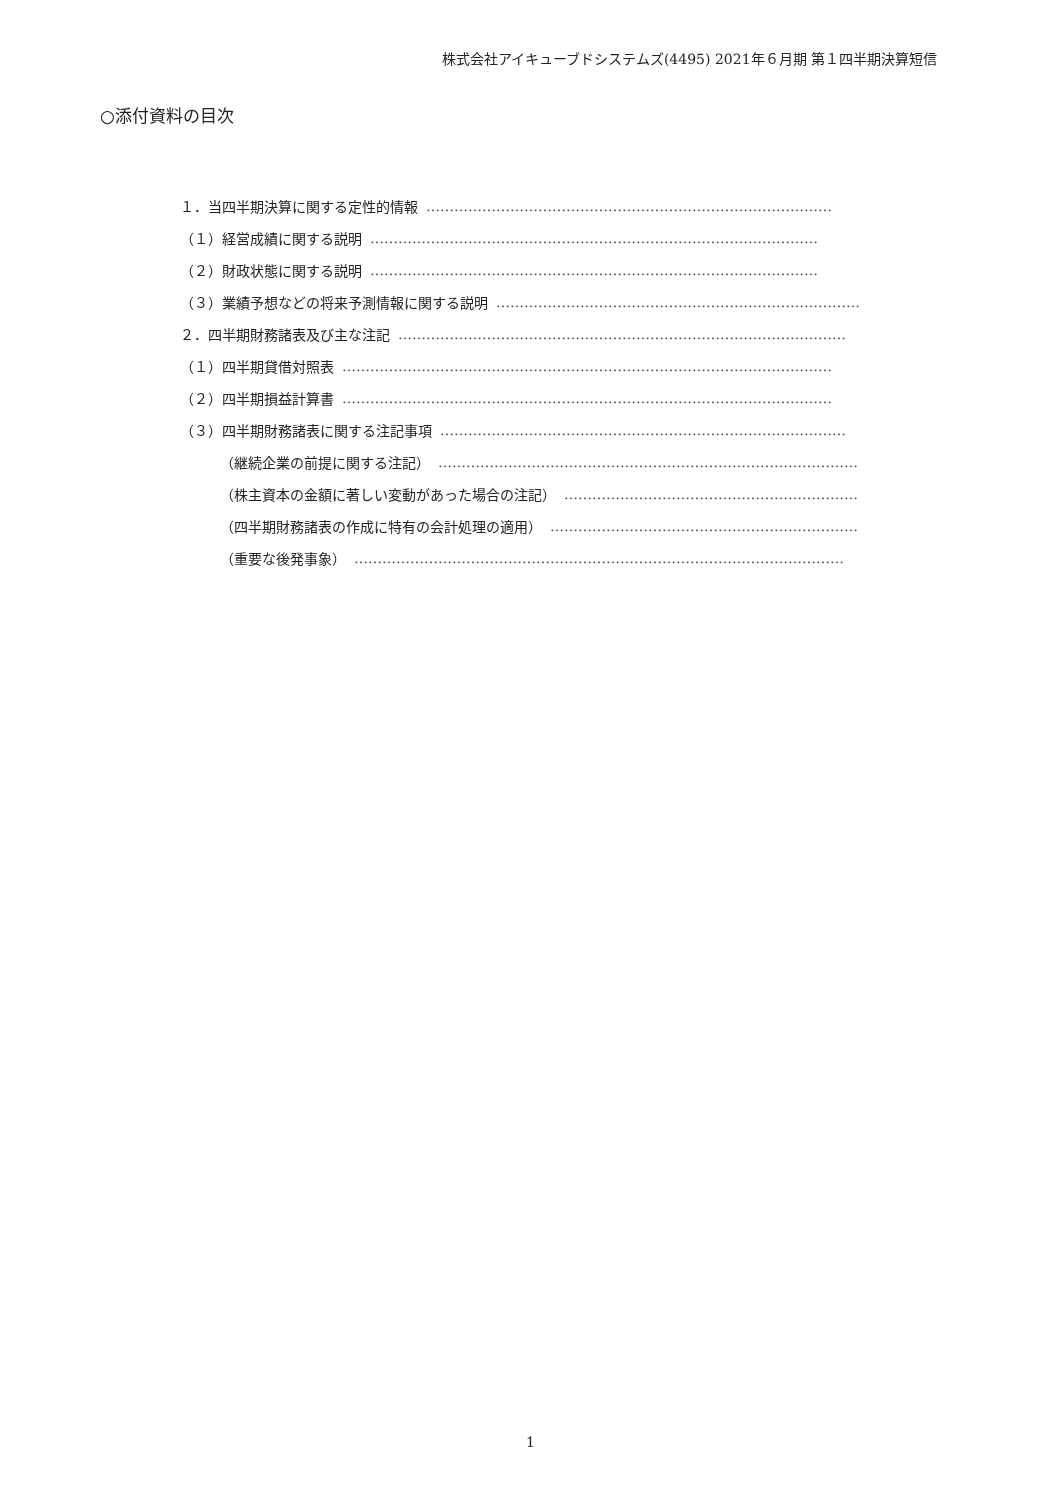株式会社アイキューブドシステムズ(4495) 2021年６月期 第１四半期決算短信
○添付資料の目次
１．当四半期決算に関する定性的情報 ……………………………………………………………………………
（１）経営成績に関する説明 ……………………………………………………………………………………
（２）財政状態に関する説明 ……………………………………………………………………………………
（３）業績予想などの将来予測情報に関する説明 ……………………………………………………………………
２．四半期財務諸表及び主な注記 ……………………………………………………………………………………
（１）四半期貸借対照表 ……………………………………………………………………………………………
（２）四半期損益計算書 ……………………………………………………………………………………………
（３）四半期財務諸表に関する注記事項 ……………………………………………………………………………
（継続企業の前提に関する注記） ………………………………………………………………………………
（株主資本の金額に著しい変動があった場合の注記） ………………………………………………………
（四半期財務諸表の作成に特有の会計処理の適用） …………………………………………………………
（重要な後発事象） ……………………………………………………………………………………………
1